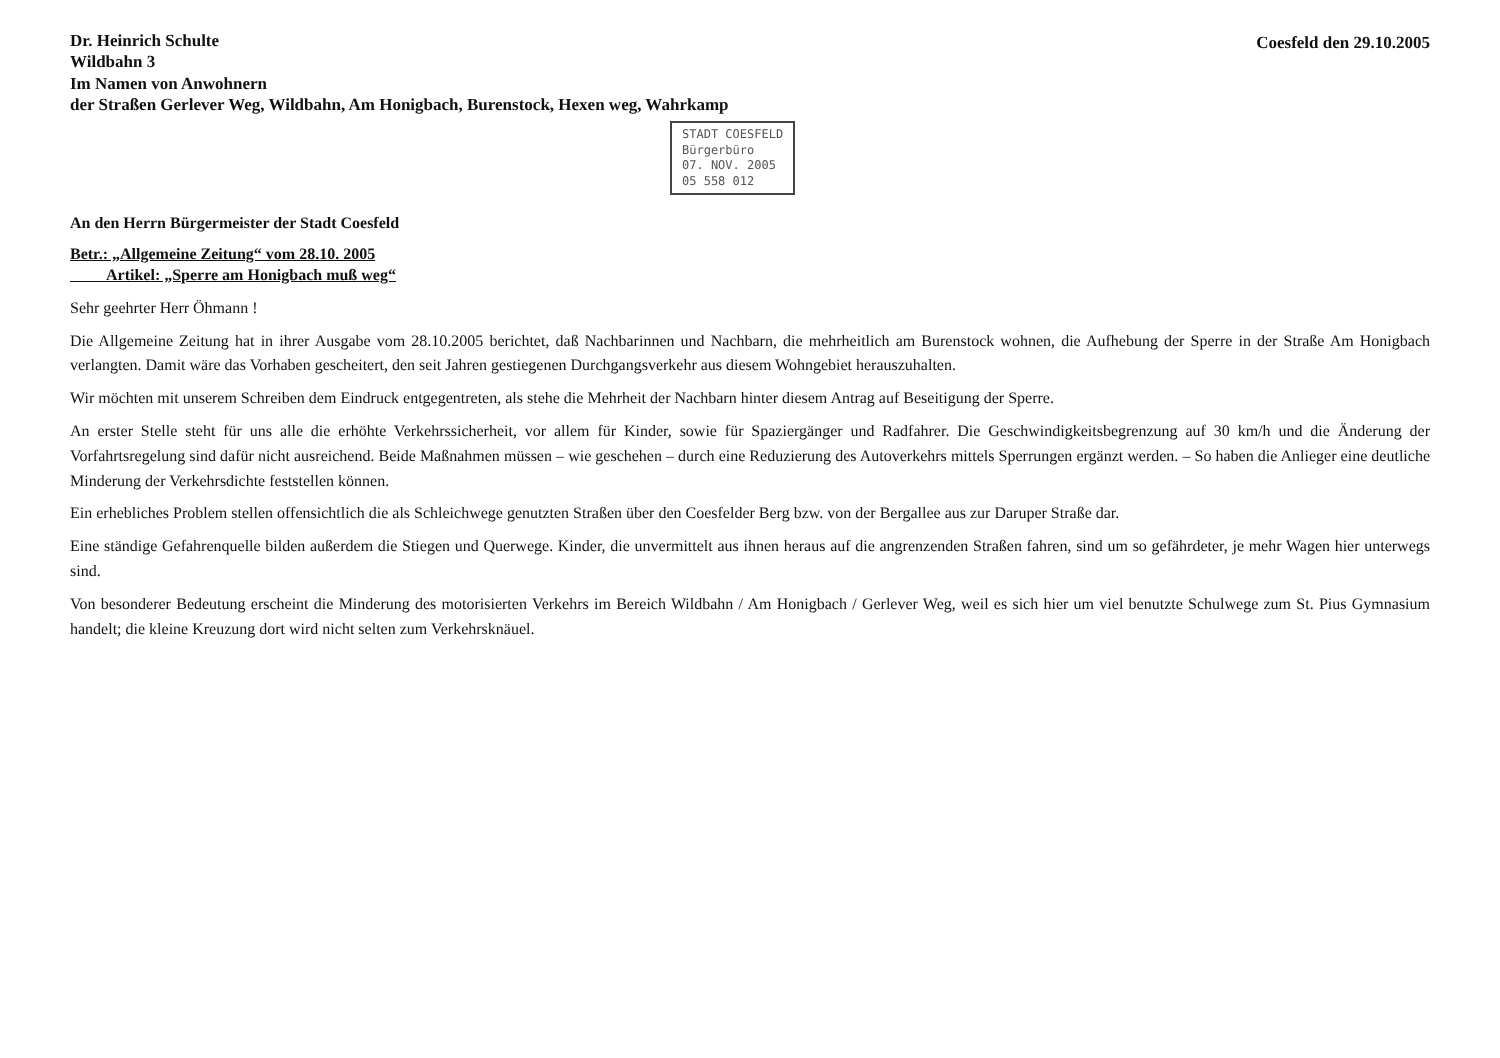Dr. Heinrich Schulte
Wildbahn 3
Im Namen von Anwohnern
der Straßen Gerlever Weg, Wildbahn, Am Honigbach, Burenstock, Hexen weg, Wahrkamp
Coesfeld den 29.10.2005
STADT COESFELD
Bürgerbüro
07. NOV. 2005
05 558 012
An den Herrn Bürgermeister der Stadt Coesfeld
Betr.: „Allgemeine Zeitung“ vom 28.10. 2005
Artikel: „Sperre am Honigbach muß weg“
Sehr geehrter Herr Öhmann !
Die Allgemeine Zeitung hat in ihrer Ausgabe vom 28.10.2005 berichtet, daß Nachbarinnen und Nachbarn, die mehrheitlich am Burenstock wohnen, die Aufhebung der Sperre in der Straße Am Honigbach verlangten. Damit wäre das Vorhaben gescheitert, den seit Jahren gestiegenen Durchgangsverkehr aus diesem Wohngebiet herauszuhalten.
Wir möchten mit unserem Schreiben dem Eindruck entgegentreten, als stehe die Mehrheit der Nachbarn hinter diesem Antrag auf Beseitigung der Sperre.
An erster Stelle steht für uns alle die erhöhte Verkehrssicherheit, vor allem für Kinder, sowie für Spaziergänger und Radfahrer. Die Geschwindigkeitsbegrenzung auf 30 km/h und die Änderung der Vorfahrtsregelung sind dafür nicht ausreichend. Beide Maßnahmen müssen – wie geschehen – durch eine Reduzierung des Autoverkehrs mittels Sperrungen ergänzt werden. – So haben die Anlieger eine deutliche Minderung der Verkehrsdichte feststellen können.
Ein erhebliches Problem stellen offensichtlich die als Schleichwege genutzten Straßen über den Coesfelder Berg bzw. von der Bergallee aus zur Daruper Straße dar.
Eine ständige Gefahrenquelle bilden außerdem die Stiegen und Querwege. Kinder, die unvermittelt aus ihnen heraus auf die angrenzenden Straßen fahren, sind um so gefährdeter, je mehr Wagen hier unterwegs sind.
Von besonderer Bedeutung erscheint die Minderung des motorisierten Verkehrs im Bereich Wildbahn / Am Honigbach / Gerlever Weg, weil es sich hier um viel benutzte Schulwege zum St. Pius Gymnasium handelt; die kleine Kreuzung dort wird nicht selten zum Verkehrsknäuel.